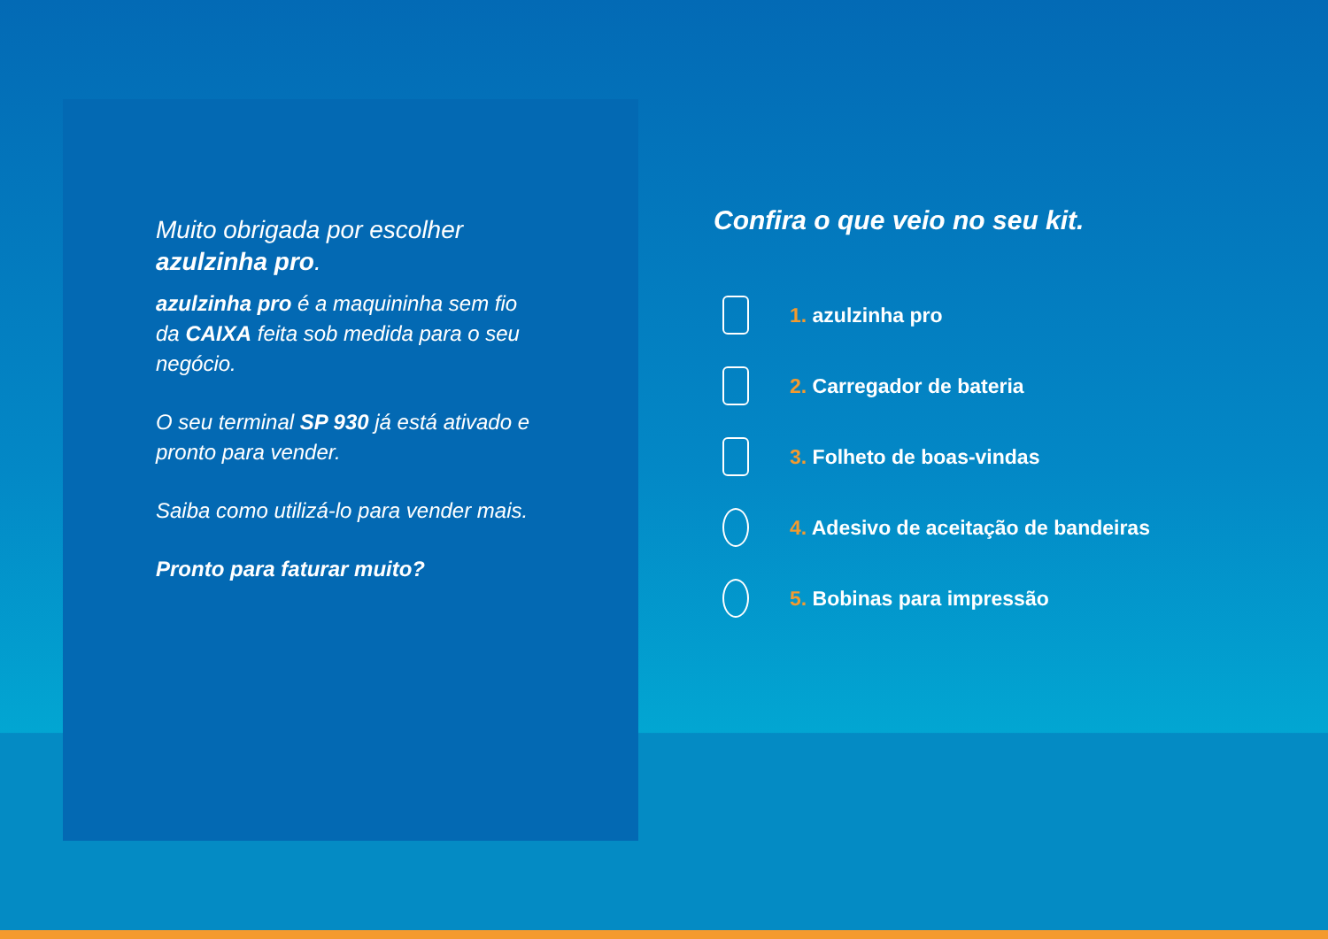Muito obrigada por escolher azulzinha pro.
azulzinha pro é a maquininha sem fio da CAIXA feita sob medida para o seu negócio.
O seu terminal SP 930 já está ativado e pronto para vender.
Saiba como utilizá-lo para vender mais.
Pronto para faturar muito?
Confira o que veio no seu kit.
1. azulzinha pro
2. Carregador de bateria
3. Folheto de boas-vindas
4. Adesivo de aceitação de bandeiras
5. Bobinas para impressão